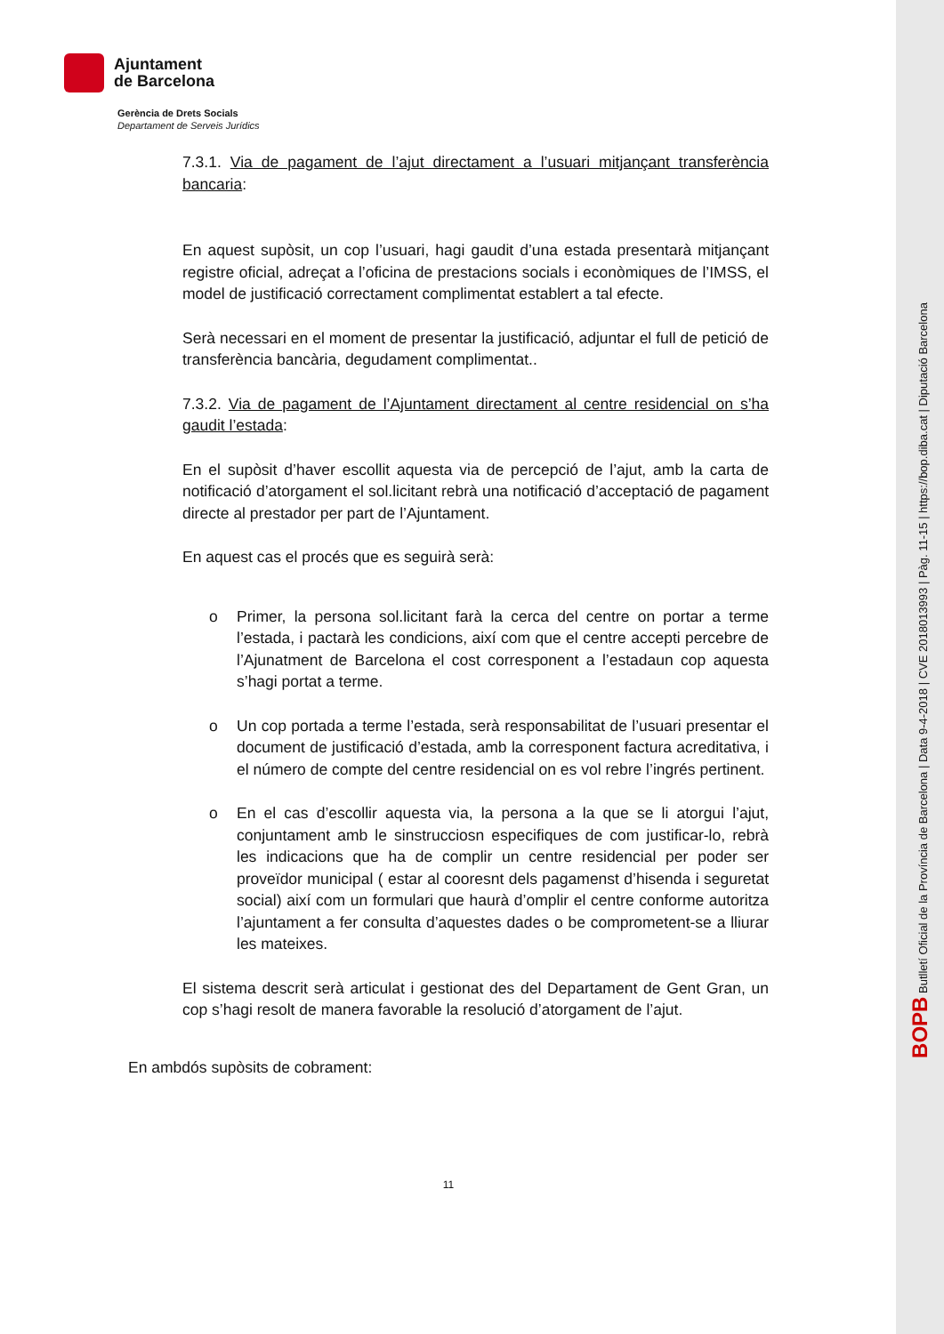BOPB Butlletí Oficial de la Província de Barcelona | Data 9-4-2018 | CVE 2018013993 | Pàg. 11-15 | https://bop.diba.cat | Diputació Barcelona
Ajuntament
de Barcelona
Gerència de Drets Socials
Departament de Serveis Jurídics
7.3.1. Via de pagament de l’ajut directament a l’usuari mitjançant transferència bancaria:
En aquest supòsit, un cop l’usuari, hagi gaudit d’una estada presentarà mitjançant registre oficial, adreçat a l’oficina de prestacions socials i econòmiques de l’IMSS, el model de justificació correctament complimentat establert a tal efecte.
Serà necessari en el moment de presentar la justificació, adjuntar el full de petició de transferència bancària, degudament complimentat..
7.3.2. Via de pagament de l’Ajuntament directament al centre residencial on s’ha gaudit l’estada:
En el supòsit d’haver escollit aquesta via de percepció de l’ajut, amb la carta de notificació d’atorgament el sol.licitant rebrà una notificació d’acceptació de pagament directe al prestador per part de l’Ajuntament.
En aquest cas el procés que es seguirà serà:
o Primer, la persona sol.licitant farà la cerca del centre on portar a terme l’estada, i pactarà les condicions, així com que el centre accepti percebre de l’Ajunatment de Barcelona el cost corresponent a l’estadaun cop aquesta s’hagi portat a terme.
o Un cop portada a terme l’estada, serà responsabilitat de l’usuari presentar el document de justificació d’estada, amb la corresponent factura acreditativa, i el número de compte del centre residencial on es vol rebre l’ingrés pertinent.
o En el cas d’escollir aquesta via, la persona a la que se li atorgui l’ajut, conjuntament amb le sinstrucciosn especifiques de com justificar-lo, rebrà les indicacions que ha de complir un centre residencial per poder ser proveïdor municipal ( estar al cooresnt dels pagamenst d’hisenda i seguretat social) així com un formulari que haurà d’omplir el centre conforme autoritza l’ajuntament a fer consulta d’aquestes dades o be comprometent-se a lliurar les mateixes.
El sistema descrit serà articulat i gestionat des del Departament de Gent Gran, un cop s’hagi resolt de manera favorable la resolució d’atorgament de l’ajut.
En ambdós supòsits de cobrament:
11